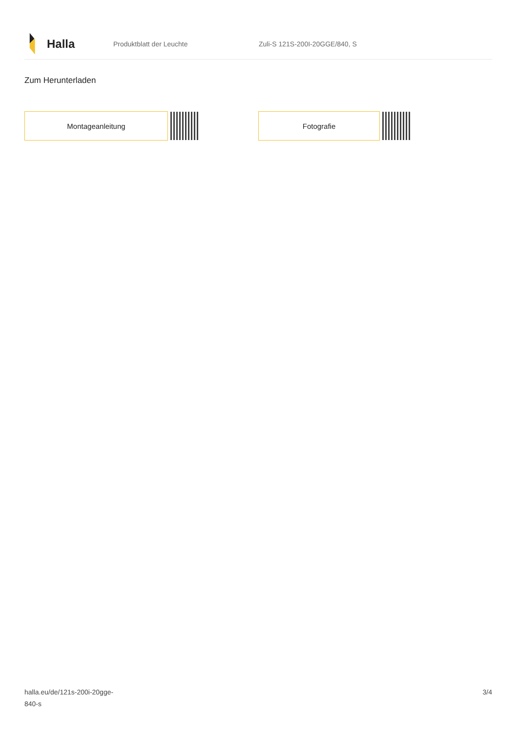Halla
Produktblatt der Leuchte Zuli-S 121S-200I-20GGE/840, S
Zum Herunterladen
Montageanleitung Fotografie
halla.eu/de/121s-200i-20gge-
840-s
3/4